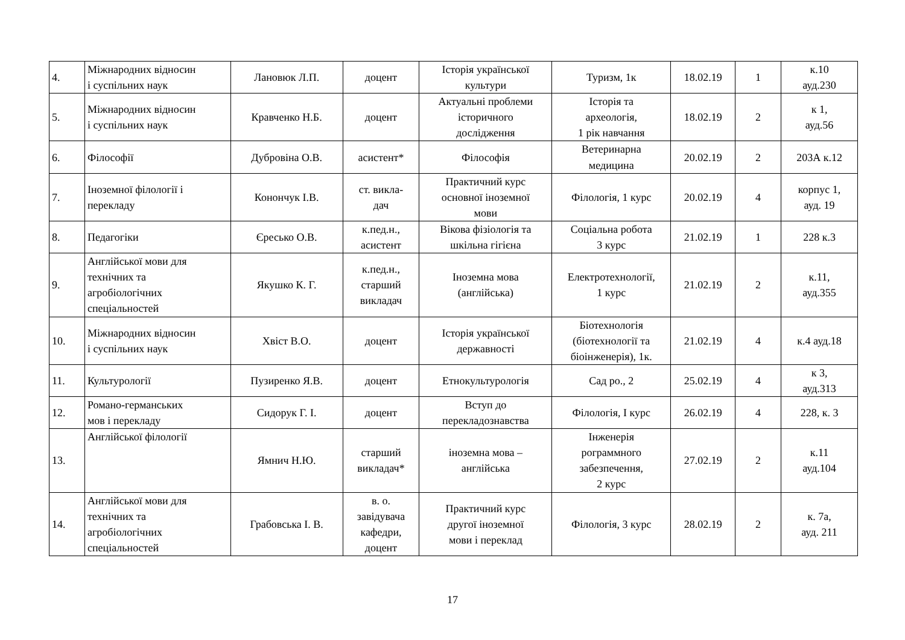| 4. | Міжнародних відносин і суспільних наук | Лановюк Л.П. | доцент | Історія української культури | Туризм, 1к | 18.02.19 | 1 | к.10 ауд.230 |
| 5. | Міжнародних відносин і суспільних наук | Кравченко Н.Б. | доцент | Актуальні проблеми історичного дослідження | Історія та археологія, 1 рік навчання | 18.02.19 | 2 | к 1, ауд.56 |
| 6. | Філософії | Дубровіна О.В. | асистент* | Філософія | Ветеринарна медицина | 20.02.19 | 2 | 203А к.12 |
| 7. | Іноземної філології і перекладу | Конончук І.В. | ст. викла- дач | Практичний курс основної іноземної мови | Філологія, 1 курс | 20.02.19 | 4 | корпус 1, ауд. 19 |
| 8. | Педагогіки | Єресько О.В. | к.пед.н., асистент | Вікова фізіологія та шкільна гігієна | Соціальна робота 3 курс | 21.02.19 | 1 | 228 к.3 |
| 9. | Англійської мови для технічних та агробіологічних спеціальностей | Якушко К. Г. | к.пед.н., старший викладач | Іноземна мова (англійська) | Електротехнології, 1 курс | 21.02.19 | 2 | к.11, ауд.355 |
| 10. | Міжнародних відносин і суспільних наук | Хвіст В.О. | доцент | Історія української державності | Біотехнологія (біотехнології та біоінженерія), 1к. | 21.02.19 | 4 | к.4 ауд.18 |
| 11. | Культурології | Пузиренко Я.В. | доцент | Етнокультурологія | Сад ро., 2 | 25.02.19 | 4 | к 3, ауд.313 |
| 12. | Романо-германських мов і перекладу | Сидорук Г. І. | доцент | Вступ до перекладознавства | Філологія, І курс | 26.02.19 | 4 | 228, к. 3 |
| 13. | Англійської філології | Ямнич Н.Ю. | старший викладач* | іноземна мова – англійська | Інженерія рограммного забезпечення, 2 курс | 27.02.19 | 2 | к.11 ауд.104 |
| 14. | Англійської мови для технічних та агробіологічних спеціальностей | Грабовська І. В. | в. о. завідувача кафедри, доцент | Практичний курс другої іноземної мови і переклад | Філологія, 3 курс | 28.02.19 | 2 | к. 7а, ауд. 211 |
17